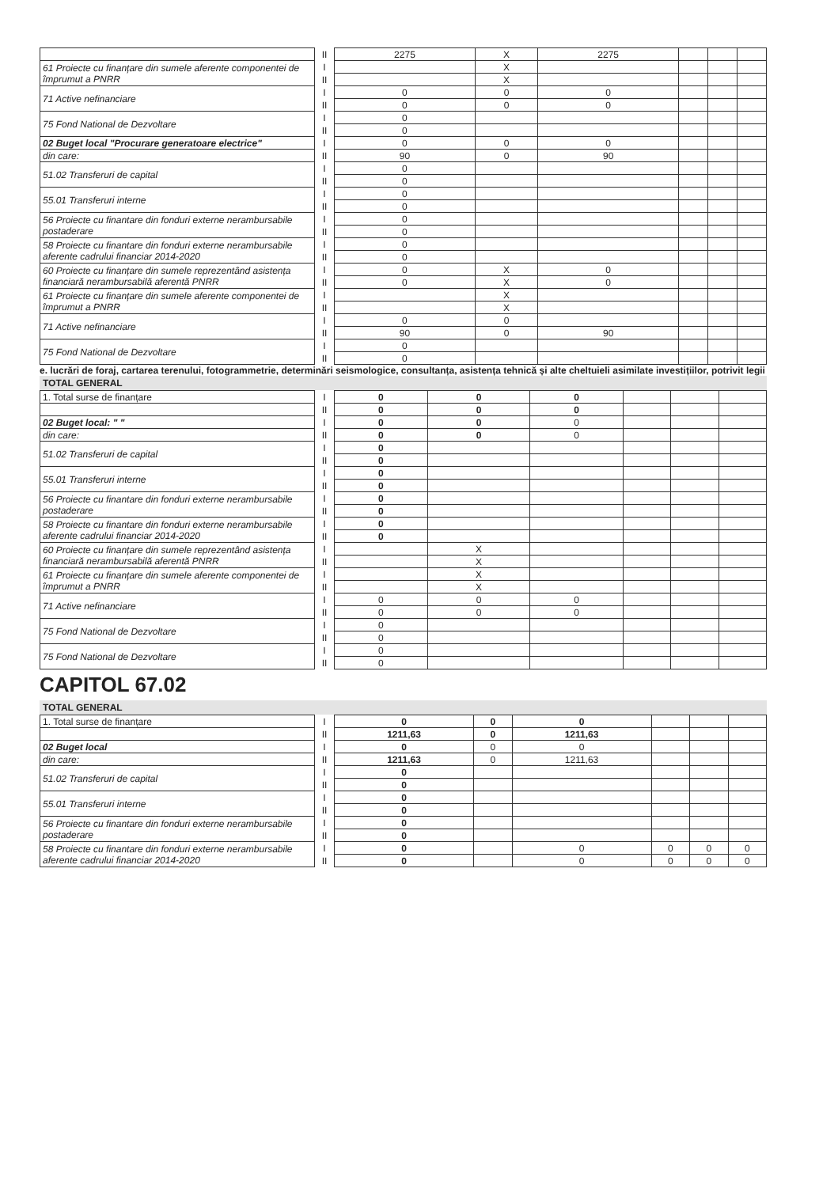| | II | 2275 | X | 2275 | | | |
| 61 Proiecte cu finanțare din sumele aferente componentei de împrumut a PNRR | I | | X | | | | |
| | II | | X | | | | |
| 71 Active nefinanciare | I | 0 | 0 | 0 | | | |
| | II | 0 | 0 | 0 | | | |
| 75 Fond National de Dezvoltare | I | 0 | | | | | |
| | II | 0 | | | | | |
| 02 Buget local "Procurare generatoare electrice" | I | 0 | 0 | 0 | | | |
| din care: | II | 90 | 0 | 90 | | | |
| 51.02 Transferuri de capital | I | 0 | | | | | |
| | II | 0 | | | | | |
| 55.01 Transferuri interne | I | 0 | | | | | |
| | II | 0 | | | | | |
| 56 Proiecte cu finantare din fonduri externe nerambursabile postaderare | I | 0 | | | | | |
| | II | 0 | | | | | |
| 58 Proiecte cu finantare din fonduri externe nerambursabile aferente cadrului financiar 2014-2020 | I | 0 | | | | | |
| | II | 0 | | | | | |
| 60 Proiecte cu finanțare din sumele reprezentând asistența financiară nerambursabilă aferentă PNRR | I | 0 | X | 0 | | | |
| | II | 0 | X | 0 | | | |
| 61 Proiecte cu finanțare din sumele aferente componentei de împrumut a PNRR | I | | X | | | | |
| | II | | X | | | | |
| 71 Active nefinanciare | I | 0 | 0 | | | | |
| | II | 90 | 0 | 90 | | | |
| 75 Fond National de Dezvoltare | I | 0 | | | | | |
| | II | 0 | | | | | |
e. lucrări de foraj, cartarea terenului, fotogrammetrie, determinări seismologice, consultanța, asistența tehnică și alte cheltuieli asimilate investițiilor, potrivit legii
TOTAL GENERAL
| 1. Total surse de finanțare | I | 0 | 0 | 0 | | | |
| | II | 0 | 0 | 0 | | | |
| 02 Buget local: " " | I | 0 | 0 | 0 | | | |
| din care: | II | 0 | 0 | 0 | | | |
| 51.02 Transferuri de capital | I | 0 | | | | | |
| | II | 0 | | | | | |
| 55.01 Transferuri interne | I | 0 | | | | | |
| | II | 0 | | | | | |
| 56 Proiecte cu finantare din fonduri externe nerambursabile postaderare | I | 0 | | | | | |
| | II | 0 | | | | | |
| 58 Proiecte cu finantare din fonduri externe nerambursabile aferente cadrului financiar 2014-2020 | I | 0 | | | | | |
| | II | 0 | | | | | |
| 60 Proiecte cu finanțare din sumele reprezentând asistența financiară nerambursabilă aferentă PNRR | I | | X | | | | |
| | II | | X | | | | |
| 61 Proiecte cu finanțare din sumele aferente componentei de împrumut a PNRR | I | | X | | | | |
| | II | | X | | | | |
| 71 Active nefinanciare | I | 0 | 0 | 0 | | | |
| | II | 0 | 0 | 0 | | | |
| 75 Fond National de Dezvoltare | I | 0 | | | | | |
| | II | 0 | | | | | |
| 75 Fond National de Dezvoltare | I | 0 | | | | | |
| | II | 0 | | | | | |
CAPITOL 67.02
TOTAL GENERAL
| 1. Total surse de finanțare | I | 0 | 0 | 0 | | | |
| | II | 1211,63 | 0 | 1211,63 | | | |
| 02 Buget local | I | 0 | 0 | 0 | | | |
| din care: | II | 1211,63 | 0 | 1211,63 | | | |
| 51.02 Transferuri de capital | I | 0 | | | | | |
| | II | 0 | | | | | |
| 55.01 Transferuri interne | I | 0 | | | | | |
| | II | 0 | | | | | |
| 56 Proiecte cu finantare din fonduri externe nerambursabile postaderare | I | 0 | | | | | |
| | II | 0 | | | | | |
| 58 Proiecte cu finantare din fonduri externe nerambursabile aferente cadrului financiar 2014-2020 | I | 0 | | 0 | 0 | 0 | 0 |
| | II | 0 | | 0 | 0 | 0 | 0 |